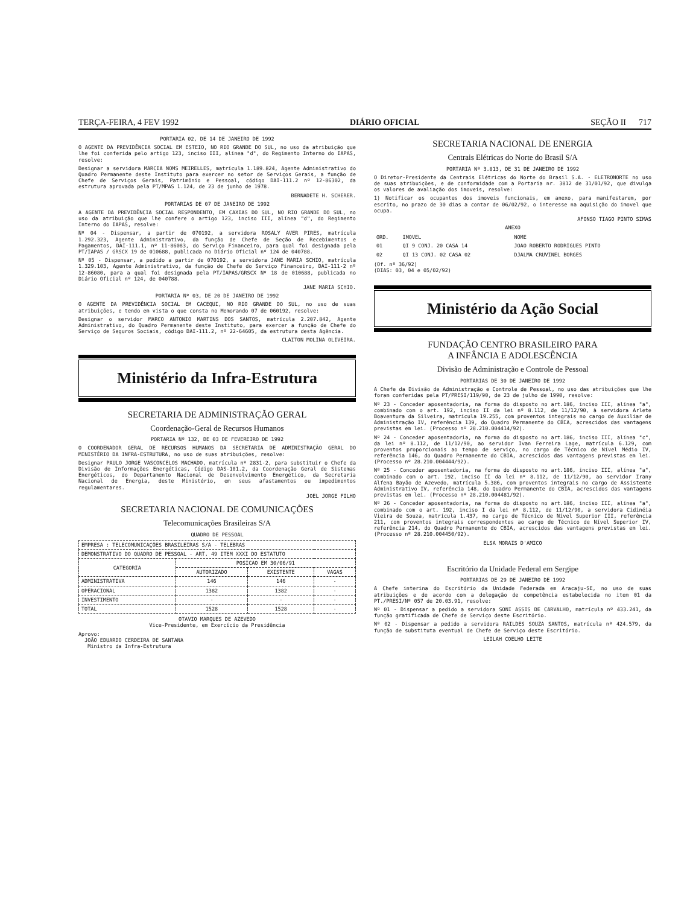TERÇA-FEIRA, 4 FEV 1992 DIÁRIO OFICIAL SEÇÃO II 717
PORTARIA 02, DE 14 DE JANEIRO DE 1992
O AGENTE DA PREVIDÊNCIA SOCIAL EM ESTEIO, NO RIO GRANDE DO SUL, no uso da atribuição que lhe foi conferida pelo artigo 123, inciso III, alínea "d", do Regimento Interno do IAPAS, resolve:
Designar a servidora MARCIA NOMS MEIRELLES, matrícula 1.189.824, Agente Administrativo do Quadro Permanente deste Instituto para exercer no setor de Serviços Gerais, a função de Chefe de Serviços Gerais, Patrimônio e Pessoal, código DAI-111.2 nº 12-86302, da estrutura aprovada pela PT/MPAS 1.124, de 23 de junho de 1978.
BERNADETE H. SCHERER.
PORTARIAS DE 07 DE JANEIRO DE 1992
A AGENTE DA PREVIDÊNCIA SOCIAL RESPONDENTO, EM CAXIAS DO SUL, NO RIO GRANDE DO SUL, no uso da atribuição que lhe confere o artigo 123, inciso III, alínea "d", do Regimento Interno do IAPAS, resolve:
Nº 04 - Dispensar, a partir de 070192, a servidora ROSALY AVER PIRES, matrícula 1.292.323, Agente Administrativo, da função de Chefe de Seção de Recebimentos e Pagamentos, DAI-111.1, nº 11-86083, do Serviço Financeiro, para qual foi designada pela PT/IAPAS / GRSCX 19 de 010688, publicada no Diário Oficial nº 124 de 040788.
Nº 05 - Dispensar, a pedido a partir de 070192, a servidora JANE MARIA SCHIO, matrícula 1.329.103, Agente Administrativo, da função de Chefe do Serviço Financeiro, DAI-111-2 nº 12-86080, para a qual foi designada pela PT/IAPAS/GRSCX Nº 18 de 010688, publicada no Diário Oficial nº 124, de 040788.
JANE MARIA SCHIO.
PORTARIA Nº 03, DE 20 DE JANEIRO DE 1992
O AGENTE DA PREVIDÊNCIA SOCIAL EM CACEQUI, NO RIO GRANDE DO SUL, no uso de suas atribuições, e tendo em vista o que consta no Memorando 07 de 060192, resolve:
Designar o servidor MARCO ANTONIO MARTINS DOS SANTOS, matrícula 2.207.842, Agente Administrativo, do Quadro Permanente deste Instituto, para exercer a função de Chefe do Serviço de Seguros Sociais, código DAI-111.2, nº 22-64605, da estrutura desta Agência.
CLAITON MOLINA OLIVEIRA.
Ministério da Infra-Estrutura
SECRETARIA DE ADMINISTRAÇÃO GERAL
Coordenação-Geral de Recursos Humanos
PORTARIA Nº 132, DE 03 DE FEVEREIRO DE 1992
O COORDENADOR GERAL DE RECURSOS HUMANOS DA SECRETARIA DE ADMINISTRAÇÃO GERAL DO MINISTÉRIO DA INFRA-ESTRUTURA, no uso de suas atribuições, resolve:
Designar PAULO JORGE VASCONCELOS MACHADO, matrícula nº 2831-2, para substituir o Chefe da Divisão de Informações Energéticas, Código DAS-101.2, da Coordenação Geral de Sistemas Energéticos, do Departamento Nacional de Desenvolvimento Energético, da Secretaria Nacional de Energia, deste Ministério, em seus afastamentos ou impedimentos regulamentares.
JOEL JORGE FILHO
SECRETARIA NACIONAL DE COMUNICAÇÕES
Telecomunicações Brasileiras S/A
QUADRO DE PESSOAL
| EMPRESA : TELECOMUNICAÇÕES BRASILEIRAS S/A - TELEBRAS | | | |
| DEMONSTRATIVO DO QUADRO DE PESSOAL - ART. 49 ITEM XXXI DO ESTATUTO | | | |
| CATEGORIA | POSICAO EM 30/06/91 | | |
| | AUTORIZADO | EXISTENTE | VAGAS |
| ADMINISTRATIVA | 146 | 146 | - |
| OPERACIONAL | 1382 | 1382 | - |
| INVESTIMENTO | - | - | - |
| TOTAL | 1528 | 1528 | - |
OTAVIO MARQUES DE AZEVEDO
Vice-Presidente, em Exercício da Presidência
Aprovo:
JOÃO EDUARDO CERDEIRA DE SANTANA
Ministro da Infra-Estrutura
SECRETARIA NACIONAL DE ENERGIA
Centrais Elétricas do Norte do Brasil S/A
PORTARIA Nº 3.813, DE 31 DE JANEIRO DE 1992
O Diretor-Presidente da Centrais Elétricas do Norte do Brasil S.A. - ELETRONORTE no uso de suas atribuições, e de conformidade com a Portaria nr. 3812 de 31/01/92, que divulga os valores de avaliação dos imoveis, resolve:
1) Notificar os ocupantes dos imoveis funcionais, em anexo, para manifestarem, por escrito, no prazo de 30 dias a contar de 06/02/92, o interesse na aquisição do imovel que ocupa.
AFONSO TIAGO PINTO SIMAS
ANEXO
| ORD. | IMOVEL | NOME |
| 01 | QI 9 CONJ. 20 CASA 14 | JOAO ROBERTO RODRIGUES PINTO |
| 02 | QI 13 CONJ. 02 CASA 02 | DJALMA CRUVINEL BORGES |
(Of. nº 36/92)
(DIAS: 03, 04 e 05/02/92)
Ministério da Ação Social
FUNDAÇÃO CENTRO BRASILEIRO PARA
A INFÂNCIA E ADOLESCÊNCIA
Divisão de Administração e Controle de Pessoal
PORTARIAS DE 30 DE JANEIRO DE 1992
A Chefe da Divisão de Administração e Controle de Pessoal, no uso das atribuições que lhe foram conferidas pela PT/PRESI/119/90, de 23 de julho de 1990, resolve:
Nº 23 - Conceder aposentadoria, na forma do disposto no art.186, inciso III, alínea "a", combinado com o art. 192, inciso II da lei nº 8.112, de 11/12/90, à servidora Arlete Boaventura da Silveira, matrícula 19.255, com proventos integrais no cargo de Auxiliar de Administração IV, referência 139, do Quadro Permanente do CBIA, acrescidos das vantagens previstas em lei. (Processo nº 28.210.004414/92).
Nº 24 - Conceder aposentadoria, na forma do disposto no art.186, inciso III, alínea "c", da lei nº 8.112, de 11/12/90, ao servidor Ivan Ferreira Lage, matrícula 6.129, com proventos proporcionais ao tempo de serviço, no cargo de Técnico de Nível Médio IV, referência 146, do Quadro Permanente do CBIA, acrescidos das vantagens previstas em lei. (Processo nº 28.210.004444/92).
Nº 25 - Conceder aposentadoria, na forma do disposto no art.186, inciso III, alínea "a", combinado com o art. 192, inciso II da lei nº 8.112, de 11/12/90, ao servidor Irany Alfena Bayão de Azevedo, matrícula 5.386, com proventos integrais no cargo de Assistente Administrativo IV, referência 148, do Quadro Permanente do CBIA, acrescidos das vantagens previstas em lei. (Processo nº 28.210.004481/92).
Nº 26 - Conceder aposentadoria, na forma do disposto no art.186, inciso III, alínea "a", combinado com o art. 192, inciso I da lei nº 8.112, de 11/12/90, a servidora Cidinéia Vieira de Souza, matrícula 1.437, no cargo de Técnico de Nível Superior III, referência 211, com proventos integrais correspondentes ao cargo de Técnico de Nível Superior IV, referência 214, do Quadro Permanente do CBIA, acrescidos das vantagens previstas em lei. (Processo nº 28.210.004450/92).
ELSA MORAIS D'AMICO
Escritório da Unidade Federal em Sergipe
PORTARIAS DE 29 DE JANEIRO DE 1992
A Chefe interina do Escritório da Unidade Federada em Aracaju-SE, no uso de suas atribuições e de acordo com a delegação de competência estabelecida no item 01 da PT./PRESI/Nº 057 de 20.03.91, resolve:
Nº 01 - Dispensar a pedido a servidora SONI ASSIS DE CARVALHO, matrícula nº 433.241, da função gratificada de Chefe de Serviço deste Escritório.
Nº 02 - Dispensar a pedido a servidora RAILDES SOUZA SANTOS, matrícula nº 424.579, da função de substituta eventual de Chefe de Serviço deste Escritório.
LEILAH COELHO LEITE